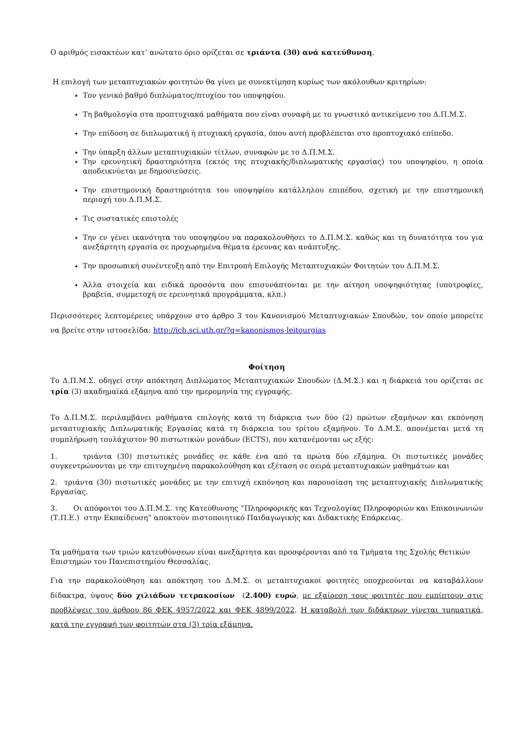Ο αριθμός εισακτέων κατ’ ανώτατο όριο ορίζεται σε τριάντα (30) ανά κατεύθυνση.
Η επιλογή των μεταπτυχιακών φοιτητών θα γίνει με συνεκτίμηση κυρίως των ακόλουθων κριτηρίων:
Τον γενικό βαθμό διπλώματος/πτυχίου του υποψηφίου.
Τη βαθμολογία στα προπτυχιακά μαθήματα που είναι συναφή με το γνωστικό αντικείμενο του Δ.Π.Μ.Σ.
Την επίδοση σε διπλωματική ή πτυχιακή εργασία, όπου αυτή προβλέπεται στο προπτυχιακό επίπεδο.
Την ύπαρξη άλλων μεταπτυχιακών τίτλων, συναφών με το Δ.Π.Μ.Σ.
Την ερευνητική δραστηριότητα (εκτός της πτυχιακής/διπλωματικής εργασίας) του υποψηφίου, η οποία αποδεικνύεται με δημοσιεύσεις.
Την επιστημονική δραστηριότητα του υποψηφίου κατάλληλου επιπέδου, σχετική με την επιστημονική περιοχή του Δ.Π.Μ.Σ.
Τις συστατικές επιστολές
Την εν γένει ικανότητα του υποψηφίου να παρακολουθήσει το Δ.Π.Μ.Σ. καθώς και τη δυνατότητα του για ανεξάρτητη εργασία σε προχωρημένα θέματα έρευνας και ανάπτυξης.
Την προσωπική συνέντευξη από την Επιτροπή Επιλογής Μεταπτυχιακών Φοιτητών του Δ.Π.Μ.Σ.
Άλλα στοιχεία και ειδικά προσόντα που επισυνάπτονται με την αίτηση υποψηφιότητας (υποτροφίες, βραβεία, συμμετοχή σε ερευνητικά προγράμματα, κλπ.)
Περισσότερες λεπτομέρειες υπάρχουν στο άρθρο 3 του Κανονισμού Μεταπτυχιακών Σπουδών, τον οποίο μπορείτε να βρείτε στην ιστοσελίδα: http://icb.sci.uth.gr/?q=kanonismos-leitourgias
Φοίτηση
Το Δ.Π.Μ.Σ. οδηγεί στην απόκτηση Διπλώματος Μεταπτυχιακών Σπουδών (Δ.Μ.Σ.) και η διάρκειά του ορίζεται σε τρία (3) ακαδημαϊκά εξάμηνα από την ημερομηνία της εγγραφής.
Το Δ.Π.Μ.Σ. περιλαμβάνει μαθήματα επιλογής κατά τη διάρκεια των δύο (2) πρώτων εξαμήνων και εκπόνηση μεταπτυχιακής Διπλωματικής Εργασίας κατά τη διάρκεια του τρίτου εξαμήνου. Το Δ.Μ.Σ. απονέμεται μετά τη συμπλήρωση τουλάχιστον 90 πιστωτικών μονάδων (ECTS), που κατανέμονται ως εξής:
1. τριάντα (30) πιστωτικές μονάδες σε κάθε ένα από τα πρώτα δύο εξάμηνα. Οι πιστωτικές μονάδες συγκεντρώνονται με την επιτυχημένη παρακολούθηση και εξέταση σε σειρά μεταπτυχιακών μαθημάτων και
2. τριάντα (30) πιστωτικές μονάδες με την επιτυχή εκπόνηση και παρουσίαση της μεταπτυχιακής Διπλωματικής Εργασίας.
3. Οι απόφοιτοι του Δ.Π.Μ.Σ. της Κατεύθυνσης “Πληροφορικής και Τεχνολογίας Πληροφοριών και Επικοινωνιών (Τ.Π.Ε.) στην Εκπαίδευση” αποκτούν πιστοποιητικό Παιδαγωγικής και Διδακτικής Επάρκειας.
Τα μαθήματα των τριών κατευθύνσεων είναι ανεξάρτητα και προσφέρονται από τα Τμήματα της Σχολής Θετικών Επιστημών του Πανεπιστημίου Θεσσαλίας.
Για την παρακολούθηση και απόκτηση του Δ.Μ.Σ. οι μεταπτυχιακοί φοιτητές υποχρεούνται να καταβάλλουν δίδακτρα, ύψους δύο χιλιάδων τετρακοσίων (2.400) ευρώ, με εξαίρεση τους φοιτητές που εμπίπτουν στις προβλέψεις του άρθρου 86 ΦΕΚ 4957/2022 και ΦΕΚ 4899/2022. Η καταβολή των διδάκτρων γίνεται τμηματικά, κατά την εγγραφή των φοιτητών στα (3) τρία εξάμηνα.